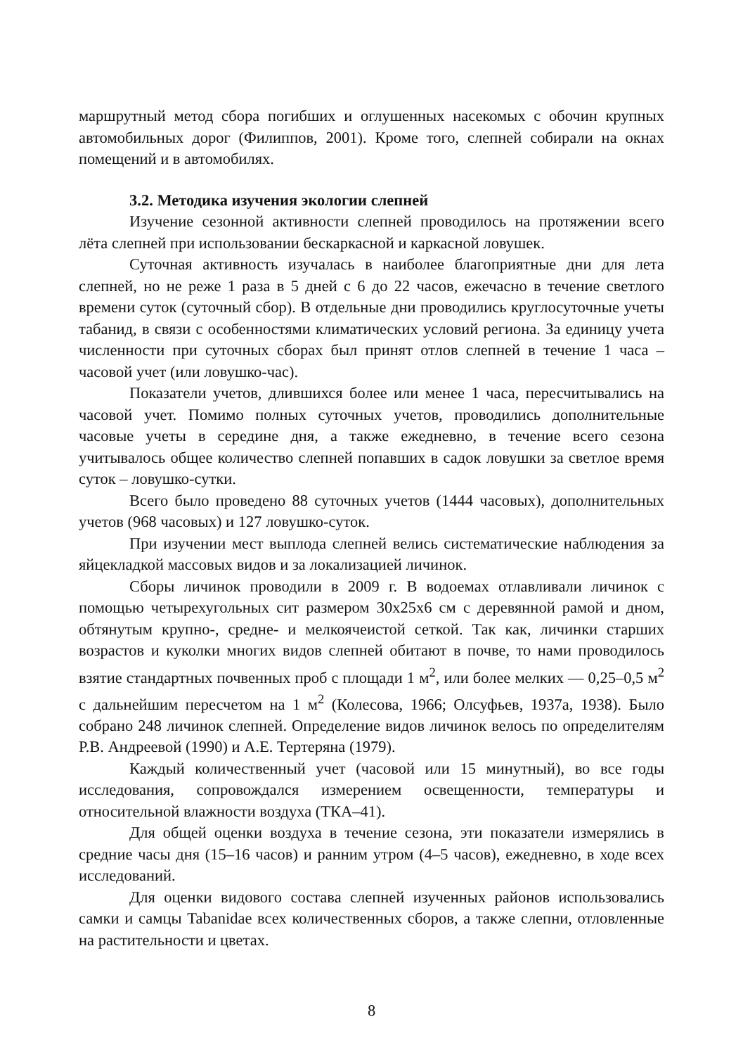маршрутный метод сбора погибших и оглушенных насекомых с обочин крупных автомобильных дорог (Филиппов, 2001). Кроме того, слепней собирали на окнах помещений и в автомобилях.
3.2. Методика изучения экологии слепней
Изучение сезонной активности слепней проводилось на протяжении всего лёта слепней при использовании бескаркасной и каркасной ловушек.
Суточная активность изучалась в наиболее благоприятные дни для лета слепней, но не реже 1 раза в 5 дней с 6 до 22 часов, ежечасно в течение светлого времени суток (суточный сбор). В отдельные дни проводились круглосуточные учеты табанид, в связи с особенностями климатических условий региона. За единицу учета численности при суточных сборах был принят отлов слепней в течение 1 часа – часовой учет (или ловушко-час).
Показатели учетов, длившихся более или менее 1 часа, пересчитывались на часовой учет. Помимо полных суточных учетов, проводились дополнительные часовые учеты в середине дня, а также ежедневно, в течение всего сезона учитывалось общее количество слепней попавших в садок ловушки за светлое время суток – ловушко-сутки.
Всего было проведено 88 суточных учетов (1444 часовых), дополнительных учетов (968 часовых) и 127 ловушко-суток.
При изучении мест выплода слепней велись систематические наблюдения за яйцекладкой массовых видов и за локализацией личинок.
Сборы личинок проводили в 2009 г. В водоемах отлавливали личинок с помощью четырехугольных сит размером 30х25х6 см с деревянной рамой и дном, обтянутым крупно-, средне- и мелкоячеистой сеткой. Так как, личинки старших возрастов и куколки многих видов слепней обитают в почве, то нами проводилось взятие стандартных почвенных проб с площади 1 м<sup>2</sup>, или более мелких — 0,25–0,5 м<sup>2</sup> с дальнейшим пересчетом на 1 м<sup>2</sup> (Колесова, 1966; Олсуфьев, 1937а, 1938). Было собрано 248 личинок слепней. Определение видов личинок велось по определителям Р.В. Андреевой (1990) и А.Е. Тертеряна (1979).
Каждый количественный учет (часовой или 15 минутный), во все годы исследования, сопровождался измерением освещенности, температуры и относительной влажности воздуха (ТКА–41).
Для общей оценки воздуха в течение сезона, эти показатели измерялись в средние часы дня (15–16 часов) и ранним утром (4–5 часов), ежедневно, в ходе всех исследований.
Для оценки видового состава слепней изученных районов использовались самки и самцы Tabanidae всех количественных сборов, а также слепни, отловленные на растительности и цветах.
8